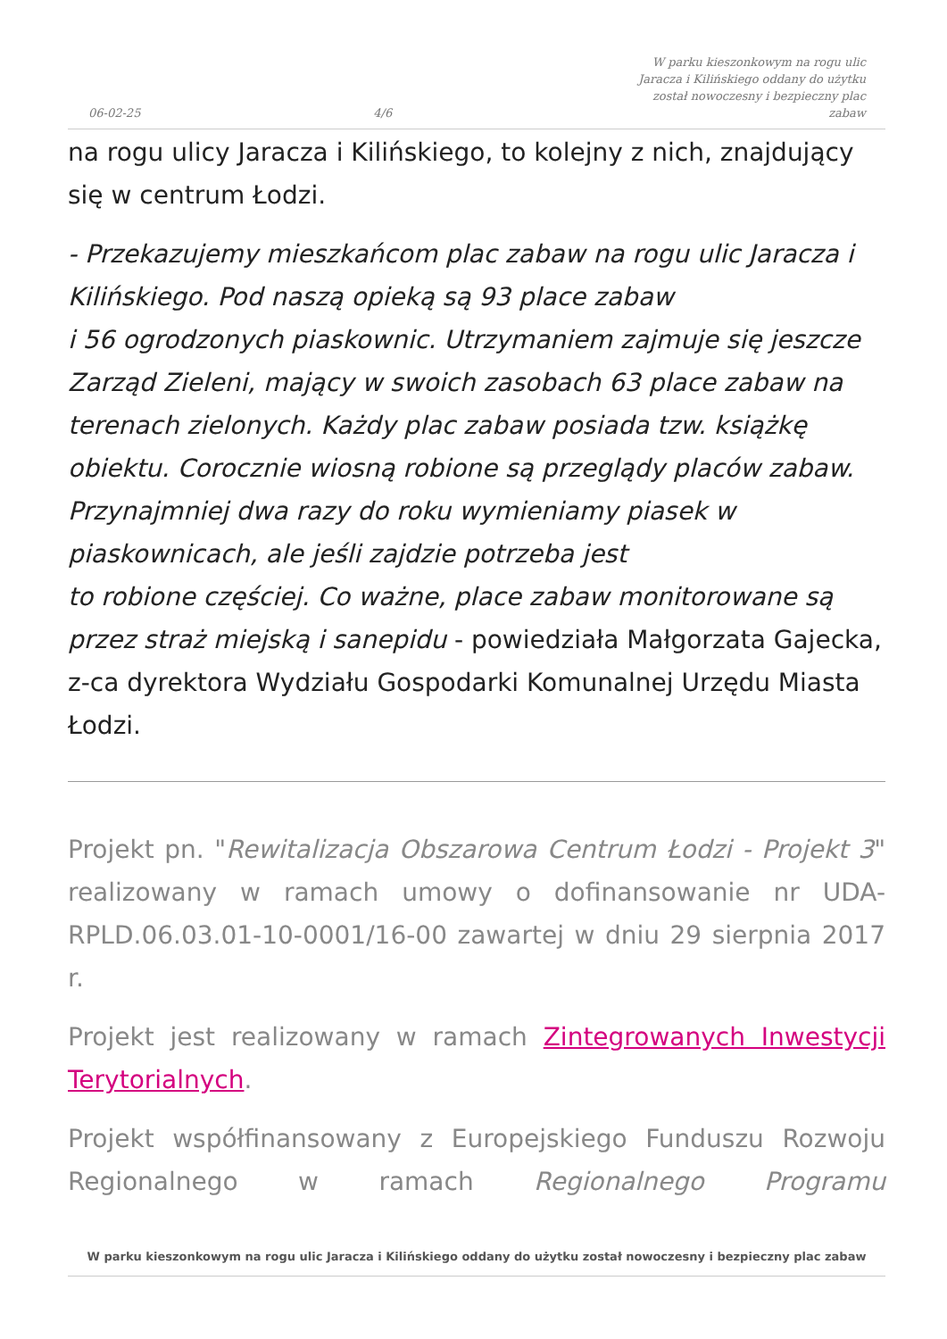06-02-25 4/6 W parku kieszonkowym na rogu ulic Jaracza i Kilińskiego oddany do użytku został nowoczesny i bezpieczny plac zabaw
na rogu ulicy Jaracza i Kilińskiego, to kolejny z nich, znajdujący się w centrum Łodzi.
- Przekazujemy mieszkańcom plac zabaw na rogu ulic Jaracza i Kilińskiego. Pod naszą opieką są 93 place zabaw
i 56 ogrodzonych piaskownic. Utrzymaniem zajmuje się jeszcze Zarząd Zieleni, mający w swoich zasobach 63 place zabaw na terenach zielonych. Każdy plac zabaw posiada tzw. książkę obiektu. Corocznie wiosną robione są przeglądy placów zabaw. Przynajmniej dwa razy do roku wymieniamy piasek w piaskownicach, ale jeśli zajdzie potrzeba jest
to robione częściej. Co ważne, place zabaw monitorowane są przez straż miejską i sanepidu - powiedziała Małgorzata Gajecka, z-ca dyrektora Wydziału Gospodarki Komunalnej Urzędu Miasta Łodzi.
Projekt pn. "Rewitalizacja Obszarowa Centrum Łodzi - Projekt 3" realizowany w ramach umowy o dofinansowanie nr UDA-RPLD.06.03.01-10-0001/16-00 zawartej w dniu 29 sierpnia 2017 r.
Projekt jest realizowany w ramach Zintegrowanych Inwestycji Terytorialnych.
Projekt współfinansowany z Europejskiego Funduszu Rozwoju Regionalnego w ramach Regionalnego Programu
W parku kieszonkowym na rogu ulic Jaracza i Kilińskiego oddany do użytku został nowoczesny i bezpieczny plac zabaw